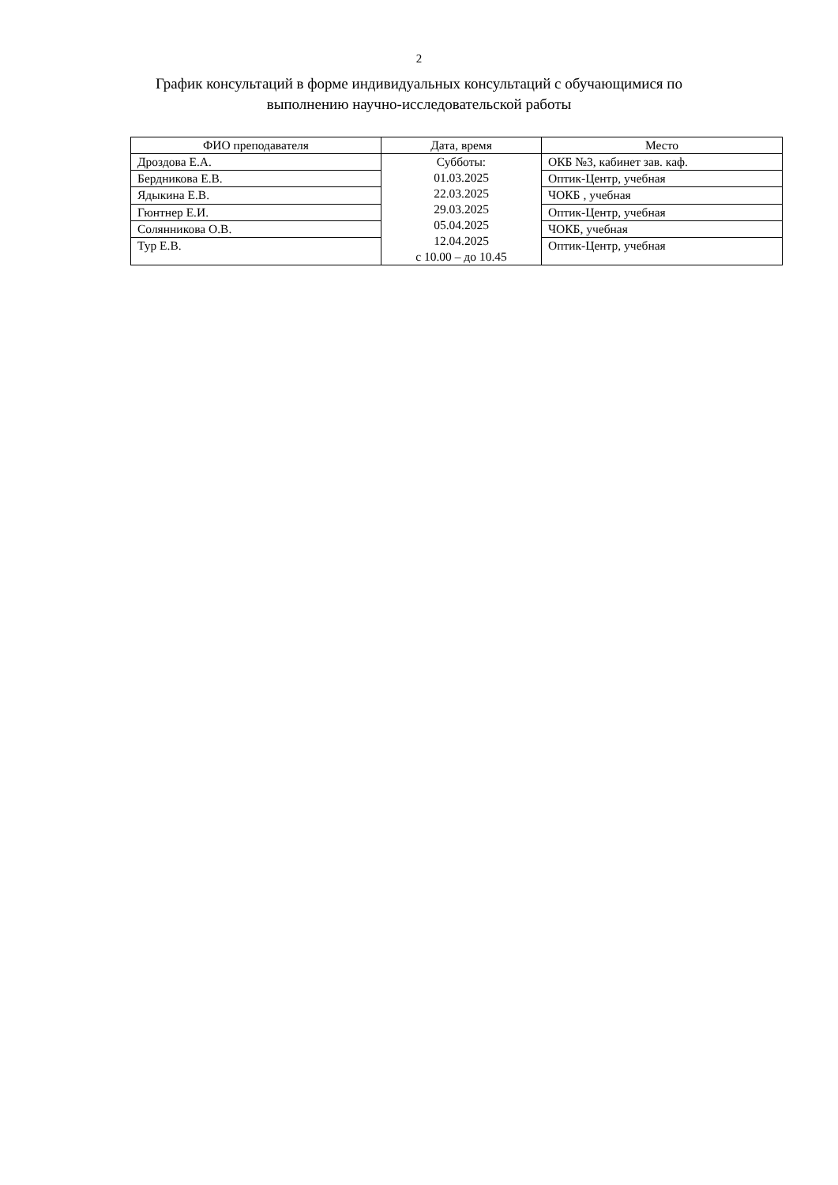2
График консультаций в форме индивидуальных консультаций с обучающимися по
выполнению научно-исследовательской работы
| ФИО преподавателя | Дата, время | Место |
| --- | --- | --- |
| Дроздова Е.А. | Субботы: 01.03.2025 22.03.2025 29.03.2025 05.04.2025 12.04.2025 с 10.00 – до 10.45 | ОКБ №3, кабинет зав. каф. |
| Бердникова Е.В. | | Оптик-Центр, учебная |
| Ядыкина Е.В. | | ЧОКБ , учебная |
| Гюнтнер Е.И. | | Оптик-Центр, учебная |
| Солянникова О.В. | | ЧОКБ, учебная |
| Тур Е.В. | | Оптик-Центр, учебная |